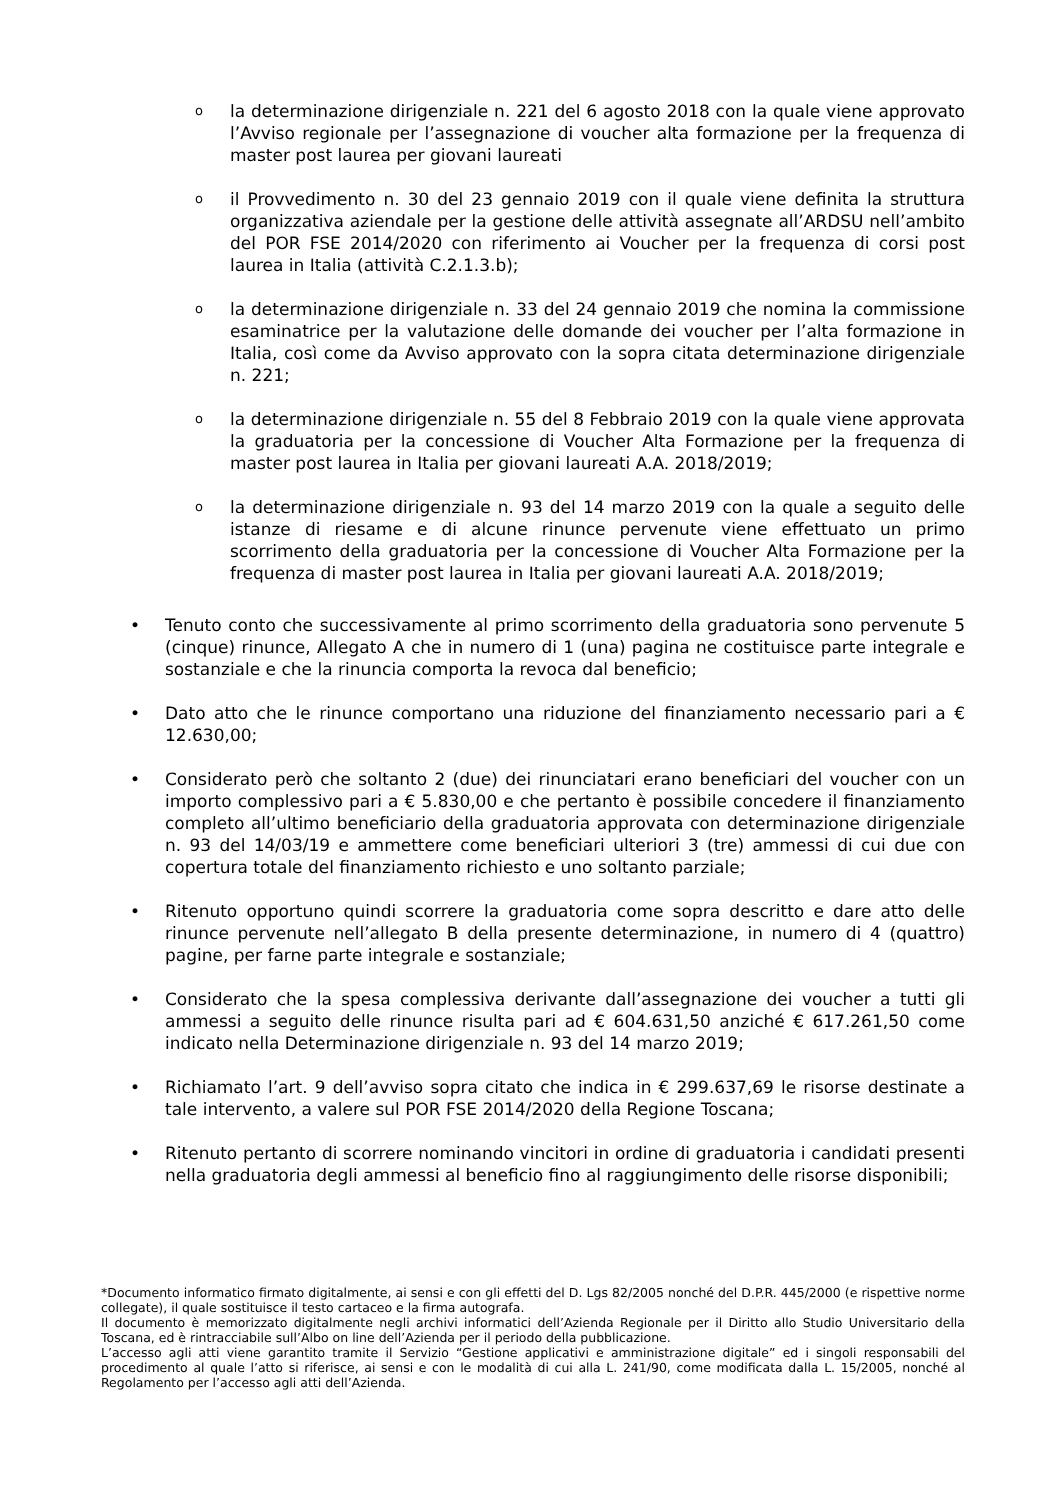o
la determinazione dirigenziale n. 221 del 6 agosto 2018 con la quale viene approvato l’Avviso regionale per l’assegnazione di voucher alta formazione per la frequenza di master post laurea per giovani laureati
o
il Provvedimento n. 30 del 23 gennaio 2019 con il quale viene definita la struttura organizzativa aziendale per la gestione delle attività assegnate all’ARDSU nell’ambito del POR FSE 2014/2020 con riferimento ai Voucher per la frequenza di corsi post laurea in Italia (attività C.2.1.3.b);
o
la determinazione dirigenziale n. 33 del 24 gennaio 2019 che nomina la commissione esaminatrice per la valutazione delle domande dei voucher per l’alta formazione in Italia, così come da Avviso approvato con la sopra citata determinazione dirigenziale n. 221;
o
la determinazione dirigenziale n. 55 del 8 Febbraio 2019 con la quale viene approvata la graduatoria per la concessione di Voucher Alta Formazione per la frequenza di master post laurea in Italia per giovani laureati A.A. 2018/2019;
o
la determinazione dirigenziale n. 93 del 14 marzo 2019 con la quale a seguito delle istanze di riesame e di alcune rinunce pervenute viene effettuato un primo scorrimento della graduatoria per la concessione di Voucher Alta Formazione per la frequenza di master post laurea in Italia per giovani laureati A.A. 2018/2019;
• Tenuto conto che successivamente al primo scorrimento della graduatoria sono pervenute 5 (cinque) rinunce, Allegato A che in numero di 1 (una) pagina ne costituisce parte integrale e sostanziale e che la rinuncia comporta la revoca dal beneficio;
• Dato atto che le rinunce comportano una riduzione del finanziamento necessario pari a € 12.630,00;
• Considerato però che soltanto 2 (due) dei rinunciatari erano beneficiari del voucher con un importo complessivo pari a € 5.830,00 e che pertanto è possibile concedere il finanziamento completo all’ultimo beneficiario della graduatoria approvata con determinazione dirigenziale n. 93 del 14/03/19 e ammettere come beneficiari ulteriori 3 (tre) ammessi di cui due con copertura totale del finanziamento richiesto e uno soltanto parziale;
• Ritenuto opportuno quindi scorrere la graduatoria come sopra descritto e dare atto delle rinunce pervenute nell’allegato B della presente determinazione, in numero di 4 (quattro) pagine, per farne parte integrale e sostanziale;
• Considerato che la spesa complessiva derivante dall’assegnazione dei voucher a tutti gli ammessi a seguito delle rinunce risulta pari ad € 604.631,50 anziché € 617.261,50 come indicato nella Determinazione dirigenziale n. 93 del 14 marzo 2019;
• Richiamato l’art. 9 dell’avviso sopra citato che indica in € 299.637,69 le risorse destinate a tale intervento, a valere sul POR FSE 2014/2020 della Regione Toscana;
• Ritenuto pertanto di scorrere nominando vincitori in ordine di graduatoria i candidati presenti nella graduatoria degli ammessi al beneficio fino al raggiungimento delle risorse disponibili;
*Documento informatico firmato digitalmente, ai sensi e con gli effetti del D. Lgs 82/2005 nonché del D.P.R. 445/2000 (e rispettive norme collegate), il quale sostituisce il testo cartaceo e la firma autografa.
Il documento è memorizzato digitalmente negli archivi informatici dell’Azienda Regionale per il Diritto allo Studio Universitario della Toscana, ed è rintracciabile sull’Albo on line dell’Azienda per il periodo della pubblicazione.
L’accesso agli atti viene garantito tramite il Servizio “Gestione applicativi e amministrazione digitale” ed i singoli responsabili del procedimento al quale l’atto si riferisce, ai sensi e con le modalità di cui alla L. 241/90, come modificata dalla L. 15/2005, nonché al Regolamento per l’accesso agli atti dell’Azienda.